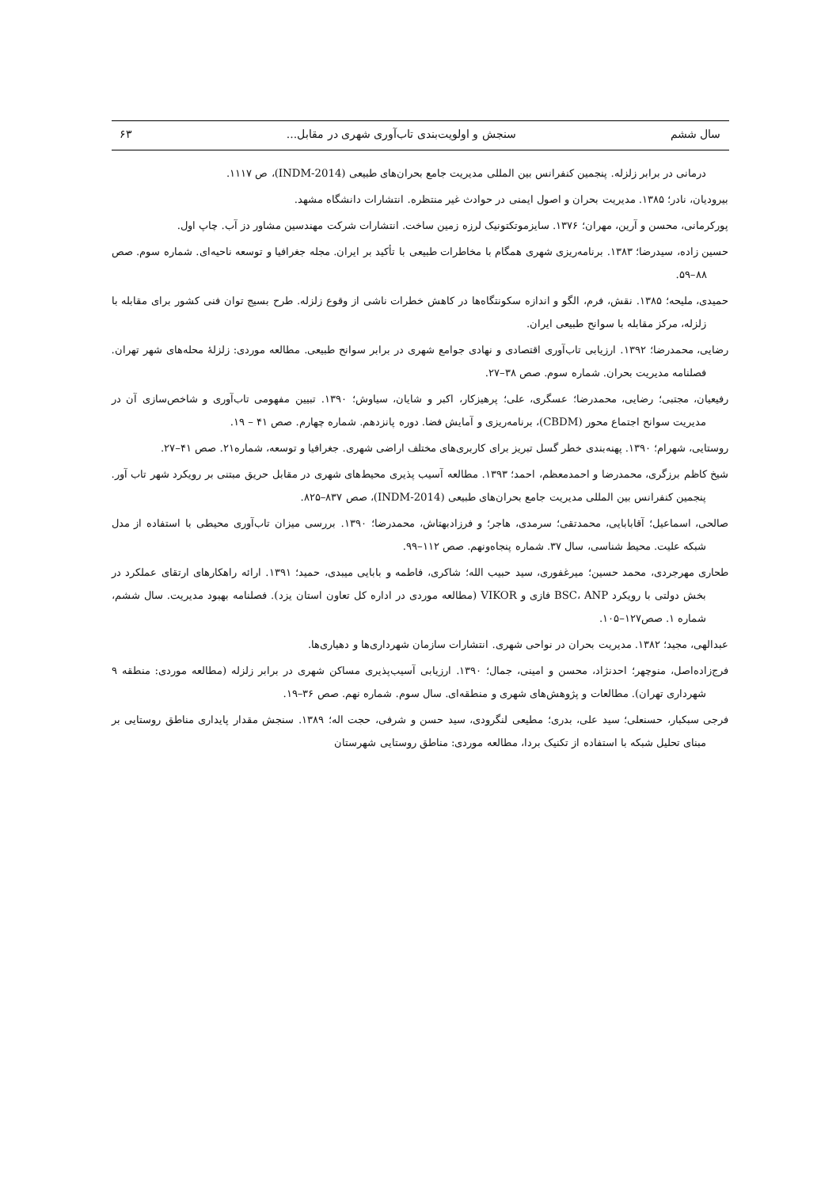سال ششم سنجش و اولویت‌بندی تاب‌آوری شهری در مقابل... ۶۳
درمانی در برابر زلزله. پنجمین کنفرانس بین المللی مدیریت جامع بحران‌های طبیعی (INDM-2014)، ص ۱۱۱۷.
بیرودیان، نادر؛ ۱۳۸۵. مدیریت بحران و اصول ایمنی در حوادث غیر منتظره. انتشارات دانشگاه مشهد.
پورکرمانی، محسن و آرین، مهران؛ ۱۳۷۶. سایزموتکتونیک لرزه زمین ساخت. انتشارات شرکت مهندسین مشاور دز آب. چاپ اول.
حسین زاده، سیدرضا؛ ۱۳۸۳. برنامه‌ریزی شهری همگام با مخاطرات طبیعی با تأکید بر ایران. مجله جغرافیا و توسعه ناحیه‌ای. شماره سوم. صص ۸۸–۵۹.
حمیدی، ملیحه؛ ۱۳۸۵. نقش، فرم، الگو و اندازه سکونتگاه‌ها در کاهش خطرات ناشی از وقوع زلزله. طرح بسیج توان فنی کشور برای مقابله با زلزله، مرکز مقابله با سوانح طبیعی ایران.
رضایی، محمدرضا؛ ۱۳۹۲. ارزیابی تاب‌آوری اقتصادی و نهادی جوامع شهری در برابر سوانح طبیعی. مطالعه موردی: زلزلهٔ محله‌های شهر تهران. فصلنامه مدیریت بحران. شماره سوم. صص ۳۸–۲۷.
رفیعیان، مجتبی؛ رضایی، محمدرضا؛ عسگری، علی؛ پرهیزکار، اکبر و شایان، سیاوش؛ ۱۳۹۰. تبیین مفهومی تاب‌آوری و شاخص‌سازی آن در مدیریت سوانح اجتماع محور (CBDM)، برنامه‌ریزی و آمایش فضا. دوره پانزدهم. شماره چهارم. صص ۴۱ – ۱۹.
روستایی، شهرام؛ ۱۳۹۰. پهنه‌بندی خطر گسل تبریز برای کاربری‌های مختلف اراضی شهری. جغرافیا و توسعه، شماره۲۱. صص ۴۱–۲۷.
شیخ کاظم برزگری، محمدرضا و احمدمعظم، احمد؛ ۱۳۹۳. مطالعه آسیب پذیری محیط‌های شهری در مقابل حریق مبتنی بر رویکرد شهر تاب آور. پنجمین کنفرانس بین المللی مدیریت جامع بحران‌های طبیعی (INDM-2014)، صص ۸۳۷–۸۲۵.
صالحی، اسماعیل؛ آقابابایی، محمدتقی؛ سرمدی، هاجر؛ و فرزادبهتاش، محمدرضا؛ ۱۳۹۰. بررسی میزان تاب‌آوری محیطی با استفاده از مدل شبکه علیت. محیط شناسی، سال ۳۷. شماره پنجاه‌ونهم. صص ۱۱۲–۹۹.
طحاری مهرجردی، محمد حسین؛ میرغفوری، سید حبیب الله؛ شاکری، فاطمه و بابایی میبدی، حمید؛ ۱۳۹۱. ارائه راهکارهای ارتقای عملکرد در بخش دولتی با رویکرد BSC، ANP فازی و VIKOR (مطالعه موردی در اداره کل تعاون استان یزد). فصلنامه بهبود مدیریت. سال ششم، شماره ۱. صص۱۲۷–۱۰۵.
عبدالهی، مجید؛ ۱۳۸۲. مدیریت بحران در نواحی شهری. انتشارات سازمان شهرداری‌ها و دهیاری‌ها.
فرج‌زاده‌اصل، منوچهر؛ احدنژاد، محسن و امینی، جمال؛ ۱۳۹۰. ارزیابی آسیب‌پذیری مساکن شهری در برابر زلزله (مطالعه موردی: منطقه ۹ شهرداری تهران). مطالعات و پژوهش‌های شهری و منطقه‌ای. سال سوم. شماره نهم. صص ۳۶–۱۹.
فرجی سبکبار، حسنعلی؛ سید علی، بدری؛ مطیعی لنگرودی، سید حسن و شرفی، حجت اله؛ ۱۳۸۹. سنجش مقدار پایداری مناطق روستایی بر مبنای تحلیل شبکه با استفاده از تکنیک بردا، مطالعه موردی: مناطق روستایی شهرستان